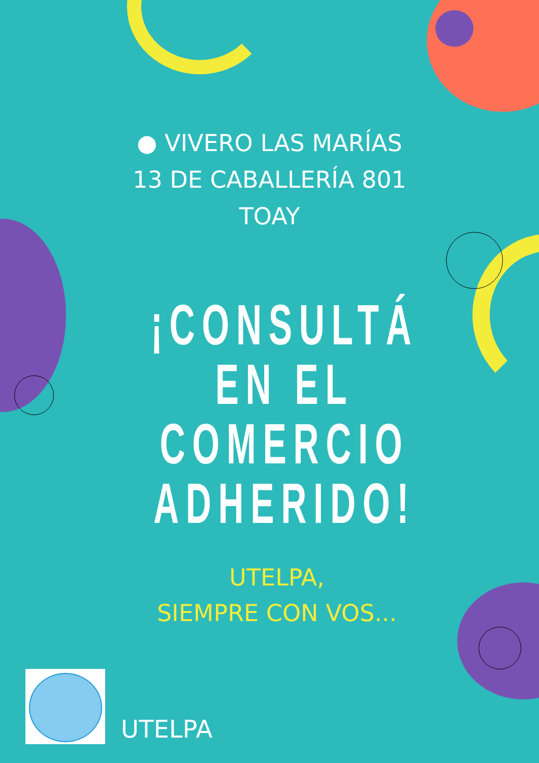● VIVERO LAS MARÍAS
13 DE CABALLERÍA 801
TOAY
¡CONSULTÁ
EN EL
COMERCIO
ADHERIDO!
UTELPA,
SIEMPRE CON VOS...
UTELPA